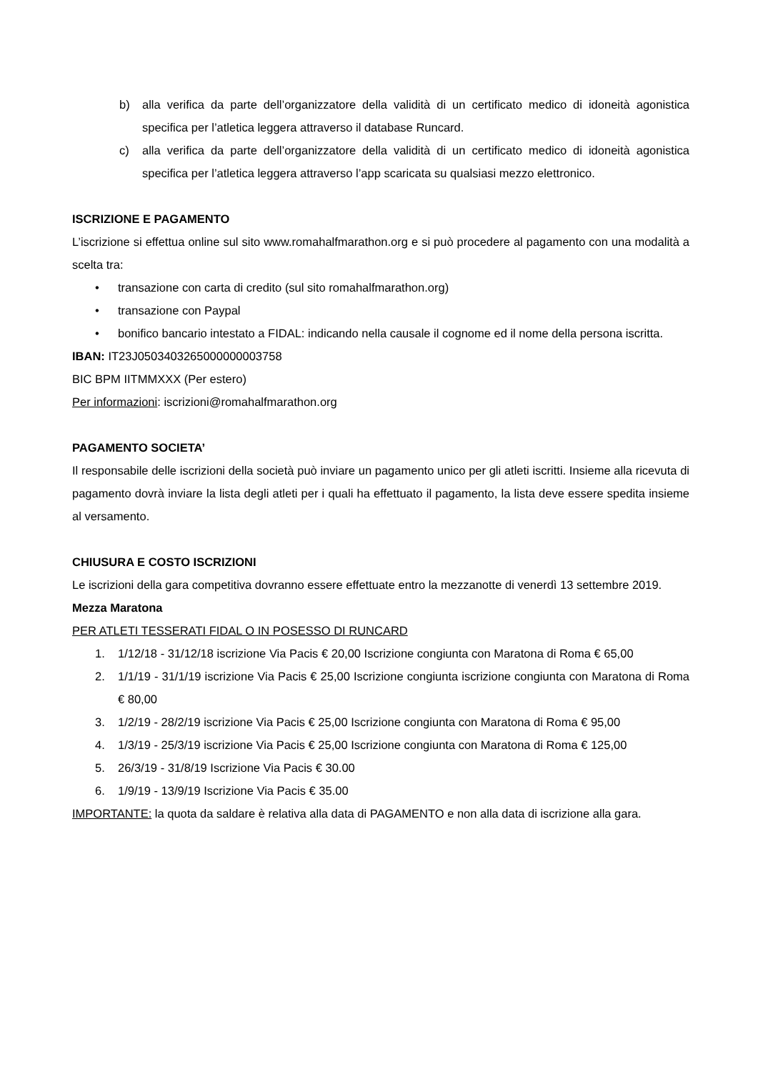b) alla verifica da parte dell’organizzatore della validità di un certificato medico di idoneità agonistica specifica per l’atletica leggera attraverso il database Runcard.
c) alla verifica da parte dell’organizzatore della validità di un certificato medico di idoneità agonistica specifica per l’atletica leggera attraverso l’app scaricata su qualsiasi mezzo elettronico.
ISCRIZIONE E PAGAMENTO
L’iscrizione si effettua online sul sito www.romahalfmarathon.org e si può procedere al pagamento con una modalità a scelta tra:
• transazione con carta di credito (sul sito romahalfmarathon.org)
• transazione con Paypal
• bonifico bancario intestato a FIDAL: indicando nella causale il cognome ed il nome della persona iscritta.
IBAN: IT23J0503403265000000003758
BIC BPM IITMMXXX (Per estero)
Per informazioni: iscrizioni@romahalfmarathon.org
PAGAMENTO SOCIETA’
Il responsabile delle iscrizioni della società può inviare un pagamento unico per gli atleti iscritti. Insieme alla ricevuta di pagamento dovrà inviare la lista degli atleti per i quali ha effettuato il pagamento, la lista deve essere spedita insieme al versamento.
CHIUSURA E COSTO ISCRIZIONI
Le iscrizioni della gara competitiva dovranno essere effettuate entro la mezzanotte di venerdì 13 settembre 2019.
Mezza Maratona
PER ATLETI TESSERATI FIDAL O IN POSESSO DI RUNCARD
1. 1/12/18 - 31/12/18 iscrizione Via Pacis € 20,00 Iscrizione congiunta con Maratona di Roma € 65,00
2. 1/1/19 - 31/1/19 iscrizione Via Pacis € 25,00 Iscrizione congiunta iscrizione congiunta con Maratona di Roma € 80,00
3. 1/2/19 - 28/2/19 iscrizione Via Pacis € 25,00 Iscrizione congiunta con Maratona di Roma € 95,00
4. 1/3/19 - 25/3/19 iscrizione Via Pacis € 25,00 Iscrizione congiunta con Maratona di Roma € 125,00
5. 26/3/19 - 31/8/19 Iscrizione Via Pacis € 30.00
6. 1/9/19 - 13/9/19 Iscrizione Via Pacis € 35.00
IMPORTANTE: la quota da saldare è relativa alla data di PAGAMENTO e non alla data di iscrizione alla gara.